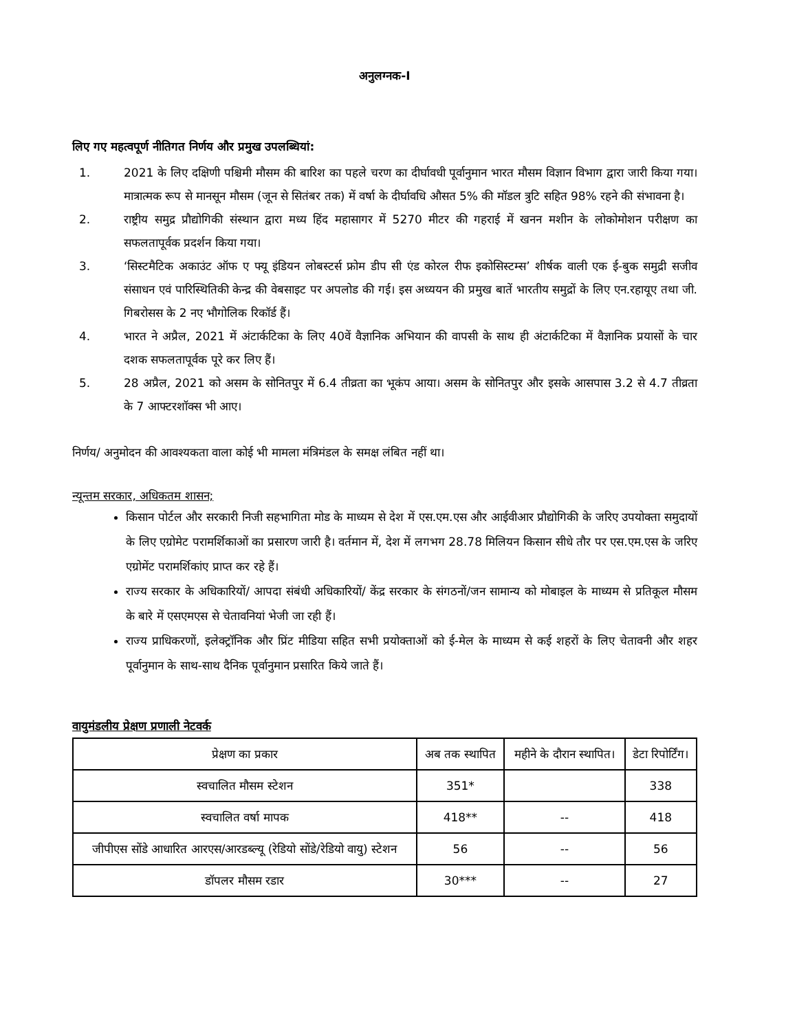अनुलग्नक-I
लिए गए महत्वपूर्ण नीतिगत निर्णय और प्रमुख उपलब्धियां:
1. 2021 के लिए दक्षिणी पश्चिमी मौसम की बारिश का पहले चरण का दीर्घावधी पूर्वानुमान भारत मौसम विज्ञान विभाग द्वारा जारी किया गया। मात्रात्मक रूप से मानसून मौसम (जून से सितंबर तक) में वर्षा के दीर्घावधि औसत 5% की मॉडल त्रुटि सहित 98% रहने की संभावना है।
2. राष्ट्रीय समुद्र प्रौद्योगिकी संस्थान द्वारा मध्य हिंद महासागर में 5270 मीटर की गहराई में खनन मशीन के लोकोमोशन परीक्षण का सफलतापूर्वक प्रदर्शन किया गया।
3. ‘सिस्टमैटिक अकाउंट ऑफ ए फ्यू इंडियन लोबस्टर्स फ्रोम डीप सी एंड कोरल रीफ इकोसिस्टम्स’ शीर्षक वाली एक ई-बुक समुद्री सजीव संसाधन एवं पारिस्थितिकी केन्द्र की वेबसाइट पर अपलोड की गई। इस अध्ययन की प्रमुख बातें भारतीय समुद्रों के लिए एन.रहायूए तथा जी. गिबरोसस के 2 नए भौगोलिक रिकॉर्ड हैं।
4. भारत ने अप्रैल, 2021 में अंटार्कटिका के लिए 40वें वैज्ञानिक अभियान की वापसी के साथ ही अंटार्कटिका में वैज्ञानिक प्रयासों के चार दशक सफलतापूर्वक पूरे कर लिए हैं।
5. 28 अप्रैल, 2021 को असम के सोनितपुर में 6.4 तीव्रता का भूकंप आया। असम के सोनितपुर और इसके आसपास 3.2 से 4.7 तीव्रता के 7 आफ्टरशॉक्स भी आए।
निर्णय/ अनुमोदन की आवश्यकता वाला कोई भी मामला मंत्रिमंडल के समक्ष लंबित नहीं था।
न्यून्तम सरकार, अधिकतम शासन;
किसान पोर्टल और सरकारी निजी सहभागिता मोड के माध्यम से देश में एस.एम.एस और आईवीआर प्रौद्योगिकी के जरिए उपयोक्ता समुदायों के लिए एग्रोमेट परामर्शिकाओं का प्रसारण जारी है। वर्तमान में, देश में लगभग 28.78 मिलियन किसान सीधे तौर पर एस.एम.एस के जरिए एग्रोमेंट परामर्शिकांए प्राप्त कर रहे हैं।
राज्य सरकार के अधिकारियों/ आपदा संबंधी अधिकारियों/ केंद्र सरकार के संगठनों/जन सामान्य को मोबाइल के माध्यम से प्रतिकूल मौसम के बारे में एसएमएस से चेतावनियां भेजी जा रही हैं।
राज्य प्राधिकरणों, इलेक्ट्रॉनिक और प्रिंट मीडिया सहित सभी प्रयोक्ताओं को ई-मेल के माध्यम से कई शहरों के लिए चेतावनी और शहर पूर्वानुमान के साथ-साथ दैनिक पूर्वानुमान प्रसारित किये जाते हैं।
वायुमंडलीय प्रेक्षण प्रणाली नेटवर्क
| प्रेक्षण का प्रकार | अब तक स्थापित | महीने के दौरान स्थापित। | डेटा रिपोर्टिंग। |
| --- | --- | --- | --- |
| स्वचालित मौसम स्टेशन | 351* | | 338 |
| स्वचालित वर्षा मापक | 418** | -- | 418 |
| जीपीएस सोंडे आधारित आरएस/आरडब्ल्यू (रेडियो सोंडे/रेडियो वायु) स्टेशन | 56 | -- | 56 |
| डॉपलर मौसम रडार | 30*** | -- | 27 |